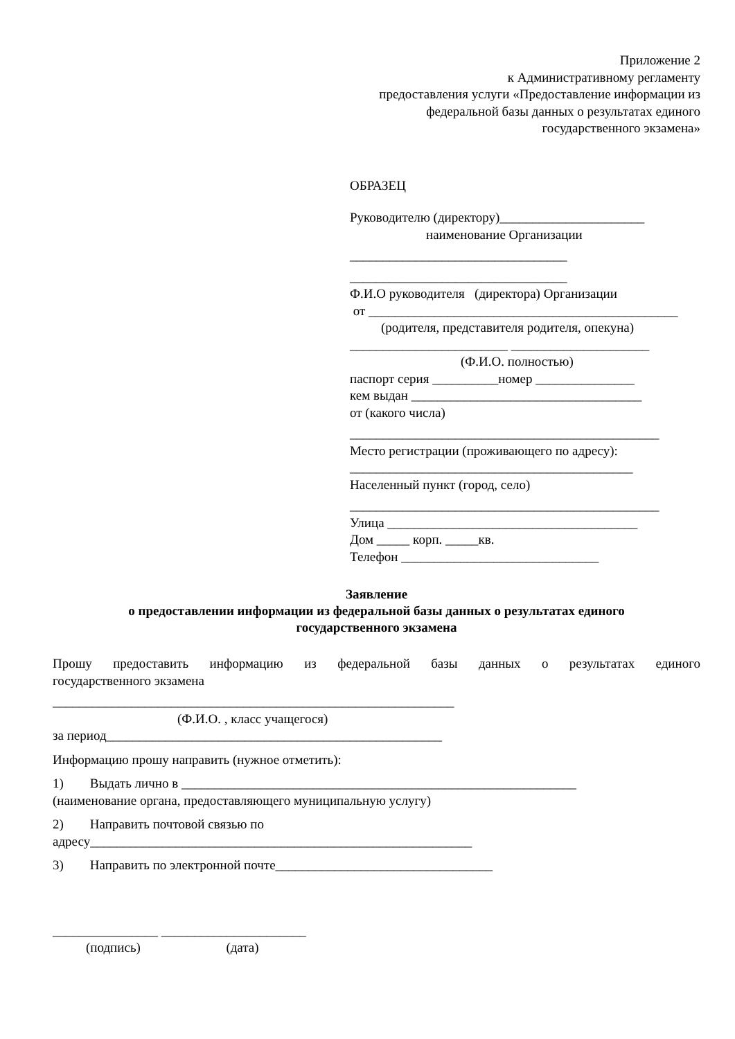Приложение 2
к Административному регламенту
предоставления услуги «Предоставление информации из
федеральной базы данных о результатах единого
государственного экзамена»
ОБРАЗЕЦ
Руководителю (директору)______________________
наименование Организации
_________________________________
_________________________________
Ф.И.О руководителя (директора) Организации
от _______________________________________________
(родителя, представителя родителя, опекуна)
________________________ _____________________
(Ф.И.О. полностью)
паспорт серия __________номер _______________
кем выдан ___________________________________
от (какого числа)
_______________________________________________
Место регистрации (проживающего по адресу):
___________________________________________
Населенный пункт (город, село)
_______________________________________________
Улица ______________________________________
Дом _____ корп. _____кв.
Телефон ______________________________
Заявление
о предоставлении информации из федеральной базы данных о результатах единого
государственного экзамена
Прошу предоставить информацию из федеральной базы данных о результатах единого
государственного экзамена
_____________________________________________________________
(Ф.И.О. , класс учащегося)
за период___________________________________________________
Информацию прошу направить (нужное отметить):
1) Выдать лично в ____________________________________________________________
(наименование органа, предоставляющего муниципальную услугу)
2) Направить почтовой связью по
адресу__________________________________________________________
3) Направить по электронной почте_________________________________
________________ ______________________
(подпись) (дата)